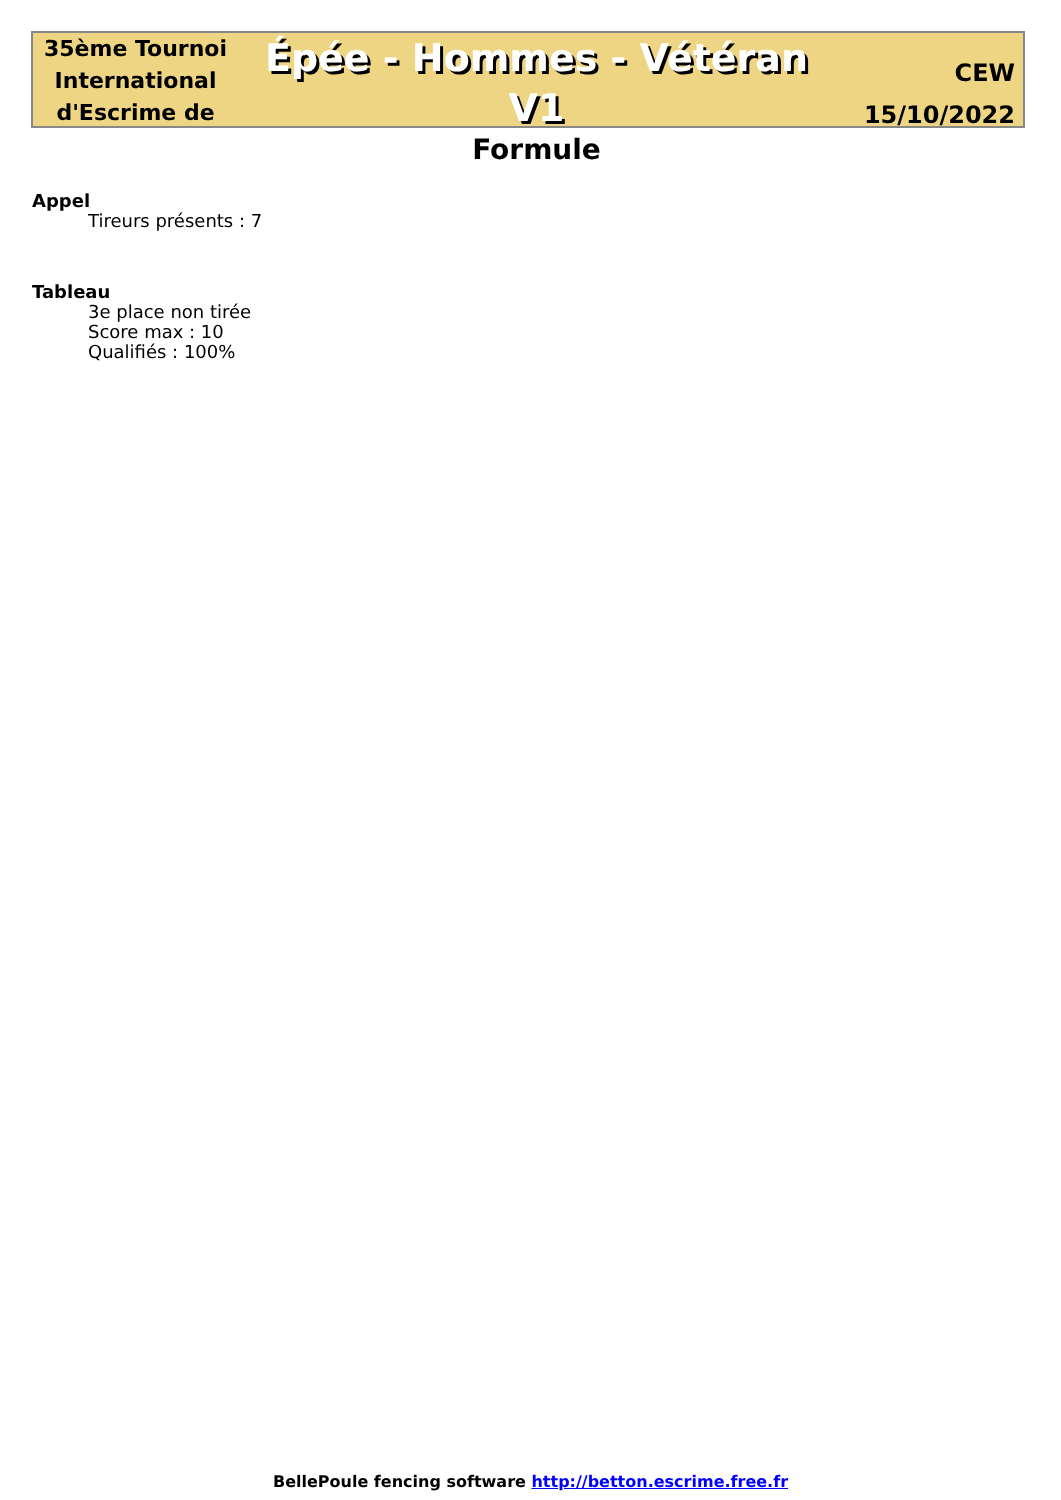35ème Tournoi International d'Escrime de
Épée - Hommes - Vétéran V1
Formule
CEW
15/10/2022
Appel
Tireurs présents : 7
Tableau
3e place non tirée
Score max : 10
Qualifiés : 100%
BellePoule fencing software http://betton.escrime.free.fr